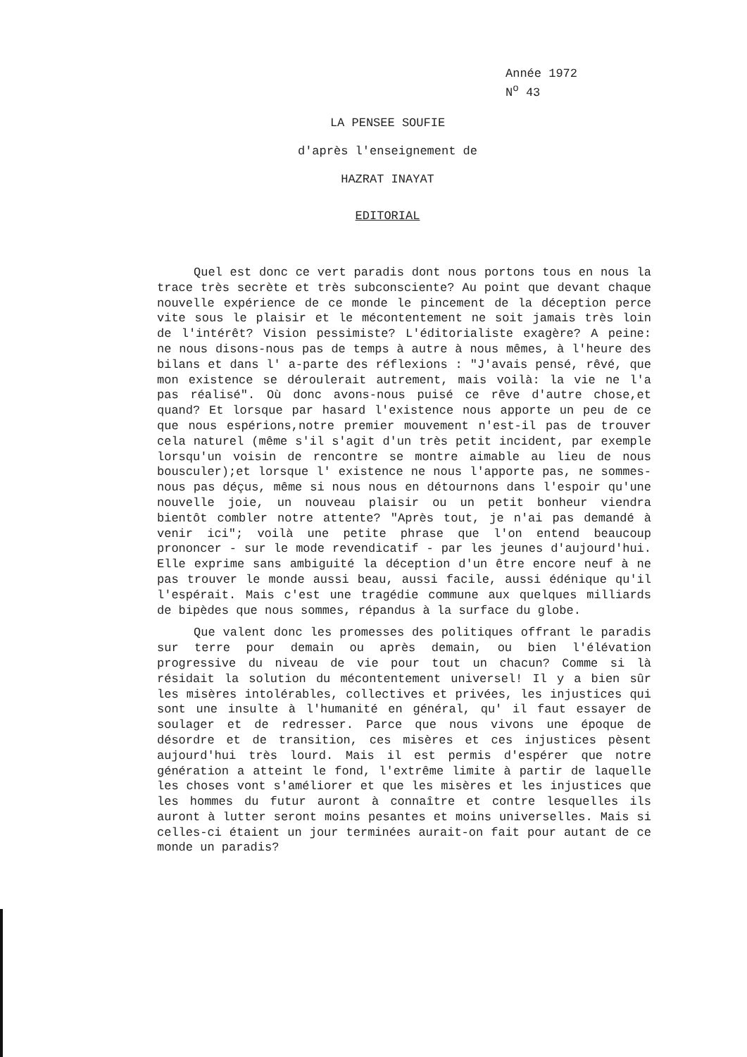Année 1972
N<sup>o</sup> 43
LA PENSEE SOUFIE
d'après l'enseignement de
HAZRAT INAYAT
EDITORIAL
Quel est donc ce vert paradis dont nous portons tous en nous la trace très secrète et très subconsciente? Au point que devant chaque nouvelle expérience de ce monde le pincement de la déception perce vite sous le plaisir et le mécontentement ne soit jamais très loin de l'intérêt? Vision pessimiste? L'éditorialiste exagère? A peine: ne nous disons-nous pas de temps à autre à nous mêmes, à l'heure des bilans et dans l' a-parte des réflexions : "J'avais pensé, rêvé, que mon existence se déroulerait autrement, mais voilà: la vie ne l'a pas réalisé". Où donc avons-nous puisé ce rêve d'autre chose,et quand? Et lorsque par hasard l'existence nous apporte un peu de ce que nous espérions,notre premier mouvement n'est-il pas de trouver cela naturel (même s'il s'agit d'un très petit incident, par exemple lorsqu'un voisin de rencontre se montre aimable au lieu de nous bousculer);et lorsque l' existence ne nous l'apporte pas, ne sommes-nous pas déçus, même si nous nous en détournons dans l'espoir qu'une nouvelle joie, un nouveau plaisir ou un petit bonheur viendra bientôt combler notre attente? "Après tout, je n'ai pas demandé à venir ici"; voilà une petite phrase que l'on entend beaucoup prononcer - sur le mode revendicatif - par les jeunes d'aujourd'hui. Elle exprime sans ambiguité la déception d'un être encore neuf à ne pas trouver le monde aussi beau, aussi facile, aussi édénique qu'il l'espérait. Mais c'est une tragédie commune aux quelques milliards de bipèdes que nous sommes, répandus à la surface du globe.
Que valent donc les promesses des politiques offrant le paradis sur terre pour demain ou après demain, ou bien l'élévation progressive du niveau de vie pour tout un chacun? Comme si là résidait la solution du mécontentement universel! Il y a bien sûr les misères intolérables, collectives et privées, les injustices qui sont une insulte à l'humanité en général, qu' il faut essayer de soulager et de redresser. Parce que nous vivons une époque de désordre et de transition, ces misères et ces injustices pèsent aujourd'hui très lourd. Mais il est permis d'espérer que notre génération a atteint le fond, l'extrême limite à partir de laquelle les choses vont s'améliorer et que les misères et les injustices que les hommes du futur auront à connaître et contre lesquelles ils auront à lutter seront moins pesantes et moins universelles. Mais si celles-ci étaient un jour terminées aurait-on fait pour autant de ce monde un paradis?